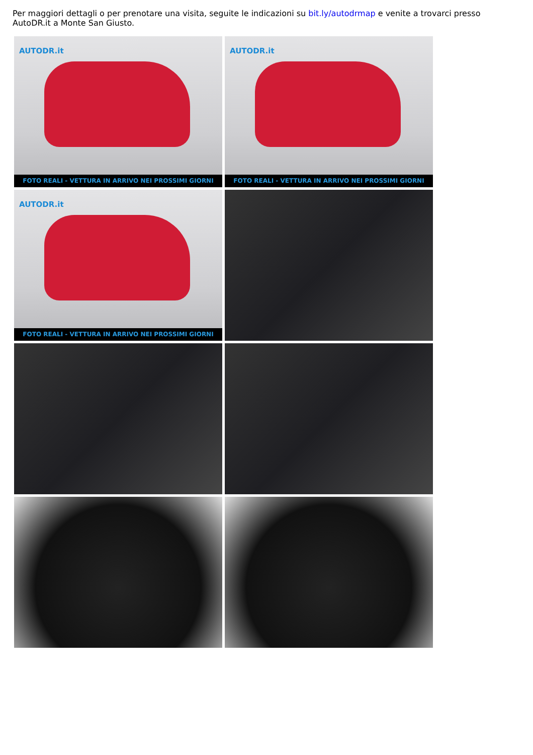Per maggiori dettagli o per prenotare una visita, seguite le indicazioni su bit.ly/autodrmap e venite a trovarci presso AutoDR.it a Monte San Giusto.
AUTODR.it
FOTO REALI - VETTURA IN ARRIVO NEI PROSSIMI GIORNI
AUTODR.it
FOTO REALI - VETTURA IN ARRIVO NEI PROSSIMI GIORNI
AUTODR.it
FOTO REALI - VETTURA IN ARRIVO NEI PROSSIMI GIORNI